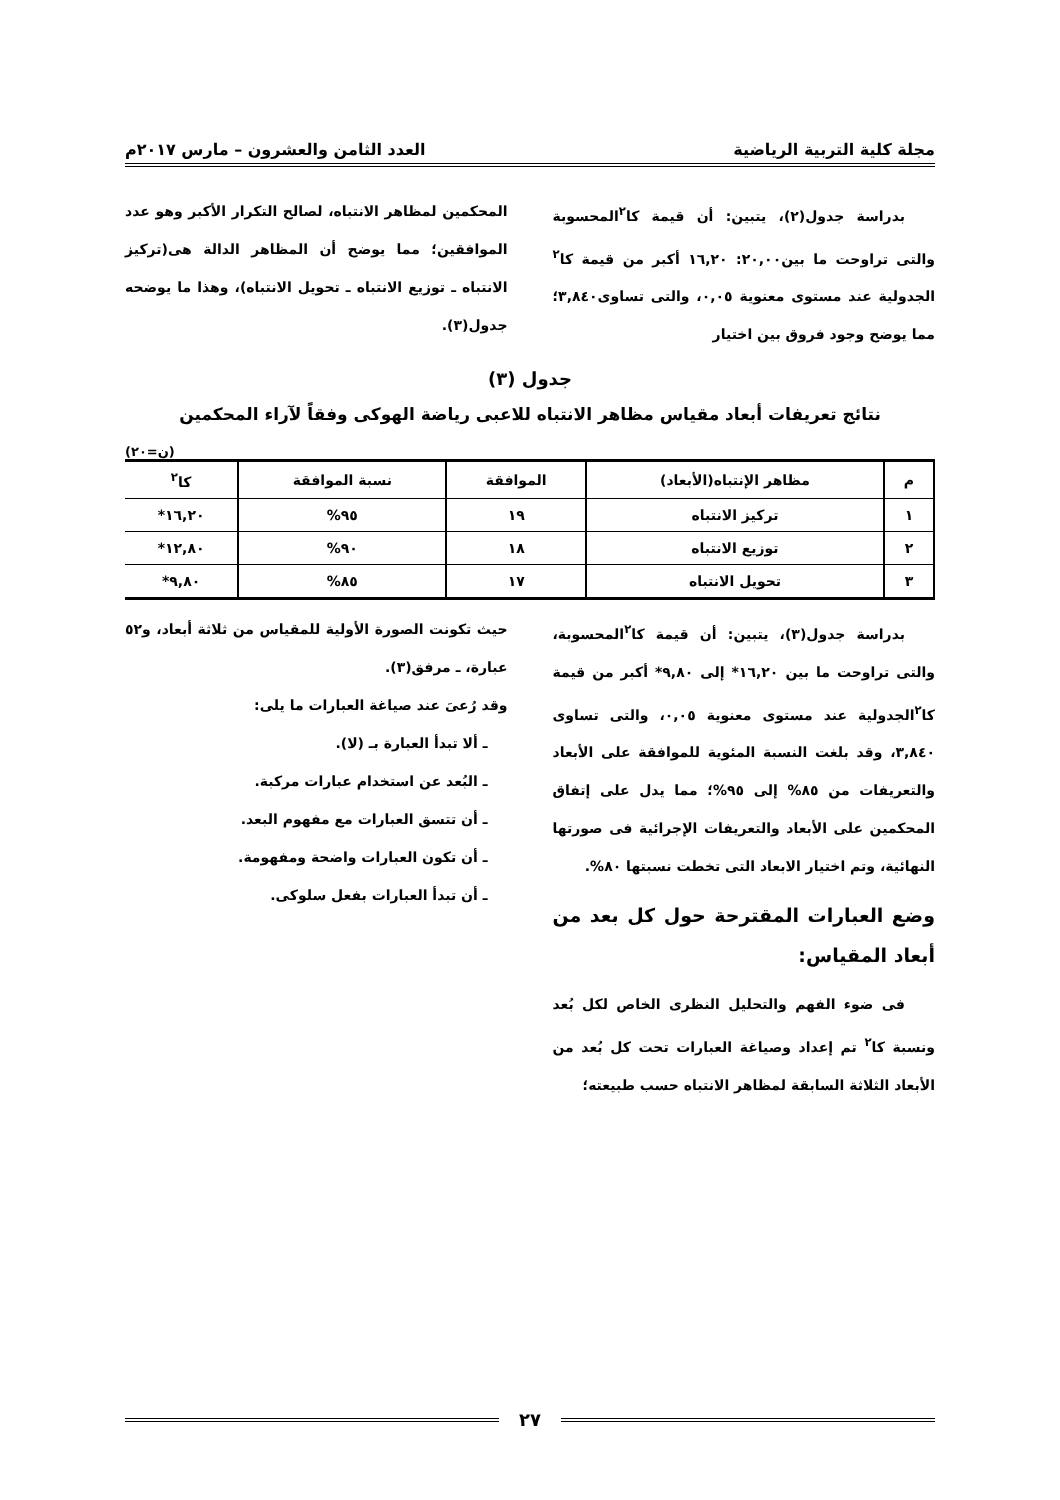مجلة كلية التربية الرياضية العدد الثامن والعشرون – مارس ٢٠١٧م
بدراسة جدول(٢)، يتبين: أن قيمة كا<sup>٢</sup>المحسوبة والتى تراوحت ما بين٢٠,٠٠: ١٦,٢٠ أكبر من قيمة كا<sup>٢</sup> الجدولية عند مستوى معنوية ٠,٠٥، والتى تساوى٣,٨٤٠؛ مما يوضح وجود فروق بين اختيار
المحكمين لمظاهر الانتباه، لصالح التكرار الأكبر وهو عدد الموافقين؛ مما يوضح أن المظاهر الدالة هى(تركيز الانتباه ـ توزيع الانتباه ـ تحويل الانتباه)، وهذا ما يوضحه جدول(٣).
جدول (٣)
نتائج تعريفات أبعاد مقياس مظاهر الانتباه للاعبى رياضة الهوكى وفقاً لآراء المحكمين
(ن=٢٠)
| م | مظاهر الإنتباه(الأبعاد) | الموافقة | نسبة الموافقة | كا<sup>٢</sup> |
| --- | --- | --- | --- | --- |
| ١ | تركيز الانتباه | ١٩ | ٩٥% | ١٦,٢٠* |
| ٢ | توزيع الانتباه | ١٨ | ٩٠% | ١٢,٨٠* |
| ٣ | تحويل الانتباه | ١٧ | ٨٥% | ٩,٨٠* |
بدراسة جدول(٣)، يتبين: أن قيمة كا<sup>٢</sup>المحسوبة، والتى تراوحت ما بين ١٦,٢٠* إلى ٩,٨٠* أكبر من قيمة كا<sup>٢</sup>الجدولية عند مستوى معنوية ٠,٠٥، والتى تساوى ٣,٨٤٠، وقد بلغت النسبة المئوية للموافقة على الأبعاد والتعريفات من ٨٥% إلى ٩٥%؛ مما يدل على إتفاق المحكمين على الأبعاد والتعريفات الإجرائية فى صورتها النهائية، وتم اختيار الابعاد التى تخطت نسبتها ٨٠%.
وضع العبارات المقترحة حول كل بعد من أبعاد المقياس:
فى ضوء الفهم والتحليل النظرى الخاص لكل بُعد ونسبة كا<sup>٢</sup> تم إعداد وصياغة العبارات تحت كل بُعد من الأبعاد الثلاثة السابقة لمظاهر الانتباه حسب طبيعته؛
حيث تكونت الصورة الأولية للمقياس من ثلاثة أبعاد، و٥٢ عبارة، ـ مرفق(٣).
وقد رُعىَ عند صياغة العبارات ما يلى:
ـ ألا تبدأ العبارة بـ (لا).
ـ البُعد عن استخدام عبارات مركبة.
ـ أن تتسق العبارات مع مفهوم البعد.
ـ أن تكون العبارات واضحة ومفهومة.
ـ أن تبدأ العبارات بفعل سلوكى.
٢٧